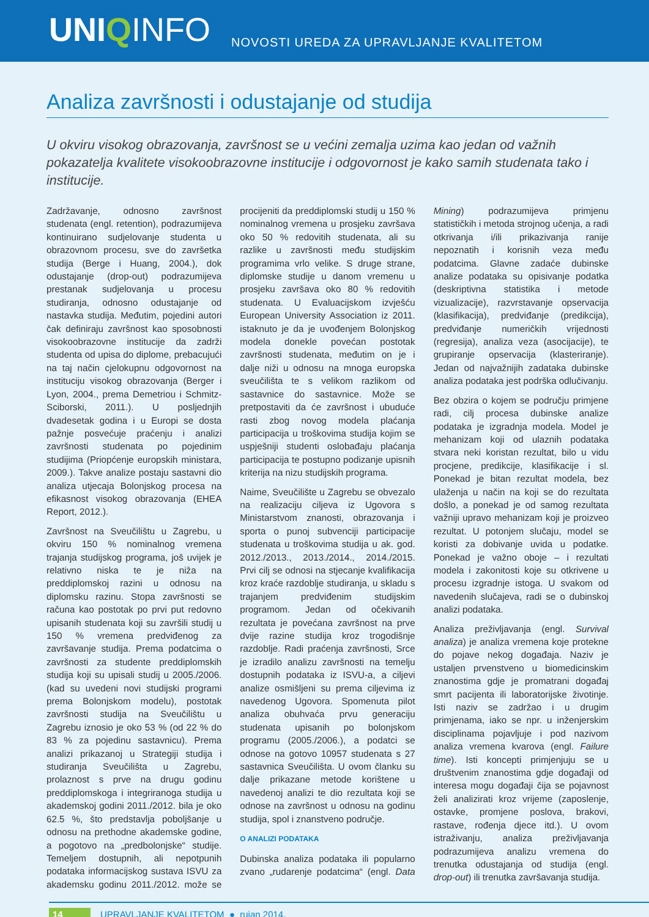UNIQINFO
NOVOSTI UREDA ZA UPRAVLJANJE KVALITETOM
Analiza završnosti i odustajanje od studija
U okviru visokog obrazovanja, završnost se u većini zemalja uzima kao jedan od važnih pokazatelja kvalitete visokoobrazovne institucije i odgovornost je kako samih studenata tako i institucije.
Zadržavanje, odnosno završnost studenata (engl. retention), podrazumijeva kontinuirano sudjelovanje studenta u obrazovnom procesu, sve do završetka studija (Berge i Huang, 2004.), dok odustajanje (drop-out) podrazumijeva prestanak sudjelovanja u procesu studiranja, odnosno odustajanje od nastavka studija. Međutim, pojedini autori čak definiraju završnost kao sposobnosti visokoobrazovne institucije da zadrži studenta od upisa do diplome, prebacujući na taj način cjelokupnu odgovornost na instituciju visokog obrazovanja (Berger i Lyon, 2004., prema Demetriou i Schmitz-Sciborski, 2011.). U posljednjih dvadesetak godina i u Europi se dosta pažnje posvećuje praćenju i analizi završnosti studenata po pojedinim studijima (Priopćenje europskih ministara, 2009.). Takve analize postaju sastavni dio analiza utjecaja Bolonjskog procesa na efikasnost visokog obrazovanja (EHEA Report, 2012.).
Završnost na Sveučilištu u Zagrebu, u okviru 150 % nominalnog vremena trajanja studijskog programa, još uvijek je relativno niska te je niža na preddiplomskoj razini u odnosu na diplomsku razinu. Stopa završnosti se računa kao postotak po prvi put redovno upisanih studenata koji su završili studij u 150 % vremena predviđenog za završavanje studija. Prema podatcima o završnosti za studente preddiplomskih studija koji su upisali studij u 2005./2006. (kad su uvedeni novi studijski programi prema Bolonjskom modelu), postotak završnosti studija na Sveučilištu u Zagrebu iznosio je oko 53 % (od 22 % do 83 % za pojedinu sastavnicu). Prema analizi prikazanoj u Strategiji studija i studiranja Sveučilišta u Zagrebu, prolaznost s prve na drugu godinu preddiplomskoga i integriranoga studija u akademskoj godini 2011./2012. bila je oko 62.5 %, što predstavlja poboljšanje u odnosu na prethodne akademske godine, a pogotovo na „predbolonjske“ studije. Temeljem dostupnih, ali nepotpunih podataka informacijskog sustava ISVU za akademsku godinu 2011./2012. može se procijeniti da preddiplomski studij u 150 % nominalnog vremena u prosjeku završava oko 50 % redovitih studenata, ali su razlike u završnosti među studijskim programima vrlo velike. S druge strane, diplomske studije u danom vremenu u prosjeku završava oko 80 % redovitih studenata. U Evaluacijskom izvješću European University Association iz 2011. istaknuto je da je uvođenjem Bolonjskog modela donekle povećan postotak završnosti studenata, međutim on je i dalje niži u odnosu na mnoga europska sveučilišta te s velikom razlikom od sastavnice do sastavnice. Može se pretpostaviti da će završnost i ubuduće rasti zbog novog modela plaćanja participacija u troškovima studija kojim se uspješniji studenti oslobađaju plaćanja participacija te postupno podizanje upisnih kriterija na nizu studijskih programa.
Naime, Sveučilište u Zagrebu se obvezalo na realizaciju ciljeva iz Ugovora s Ministarstvom znanosti, obrazovanja i sporta o punoj subvenciji participacije studenata u troškovima studija u ak. god. 2012./2013., 2013./2014., 2014./2015. Prvi cilj se odnosi na stjecanje kvalifikacija kroz kraće razdoblje studiranja, u skladu s trajanjem predviđenim studijskim programom. Jedan od očekivanih rezultata je povećana završnost na prve dvije razine studija kroz trogodišnje razdoblje. Radi praćenja završnosti, Srce je izradilo analizu završnosti na temelju dostupnih podataka iz ISVU-a, a ciljevi analize osmišljeni su prema ciljevima iz navedenog Ugovora. Spomenuta pilot analiza obuhvaća prvu generaciju studenata upisanih po bolonjskom programu (2005./2006.), a podatci se odnose na gotovo 10957 studenata s 27 sastavnica Sveučilišta. U ovom članku su dalje prikazane metode korištene u navedenoj analizi te dio rezultata koji se odnose na završnost u odnosu na godinu studija, spol i znanstveno područje.
O ANALIZI PODATAKA
Dubinska analiza podataka ili popularno zvano „rudarenje podatcima“ (engl. Data Mining) podrazumijeva primjenu statističkih i metoda strojnog učenja, a radi otkrivanja i/ili prikazivanja ranije nepoznatih i korisnih veza među podatcima. Glavne zadaće dubinske analize podataka su opisivanje podatka (deskriptivna statistika i metode vizualizacije), razvrstavanje opservacija (klasifikacija), predviđanje (predikcija), predviđanje numeričkih vrijednosti (regresija), analiza veza (asocijacije), te grupiranje opservacija (klasteriranje). Jedan od najvažnijih zadataka dubinske analiza podataka jest podrška odlučivanju.
Bez obzira o kojem se području primjene radi, cilj procesa dubinske analize podataka je izgradnja modela. Model je mehanizam koji od ulaznih podataka stvara neki koristan rezultat, bilo u vidu procjene, predikcije, klasifikacije i sl. Ponekad je bitan rezultat modela, bez ulaženja u način na koji se do rezultata došlo, a ponekad je od samog rezultata važniji upravo mehanizam koji je proizveo rezultat. U potonjem slučaju, model se koristi za dobivanje uvida u podatke. Ponekad je važno oboje – i rezultati modela i zakonitosti koje su otkrivene u procesu izgradnje istoga. U svakom od navedenih slučajeva, radi se o dubinskoj analizi podataka.
Analiza preživljavanja (engl. Survival analiza) je analiza vremena koje protekne do pojave nekog događaja. Naziv je ustaljen prvenstveno u biomedicinskim znanostima gdje je promatrani događaj smrt pacijenta ili laboratorijske životinje. Isti naziv se zadržao i u drugim primjenama, iako se npr. u inženjerskim disciplinama pojavljuje i pod nazivom analiza vremena kvarova (engl. Failure time). Isti koncepti primjenjuju se u društvenim znanostima gdje događaji od interesa mogu događaji čija se pojavnost želi analizirati kroz vrijeme (zaposlenje, ostavke, promjene poslova, brakovi, rastave, rođenja djece itd.). U ovom istraživanju, analiza preživljavanja podrazumijeva analizu vremena do trenutka odustajanja od studija (engl. drop-out) ili trenutka završavanja studija.
14 UPRAVLJANJE KVALITETOM ● rujan 2014.